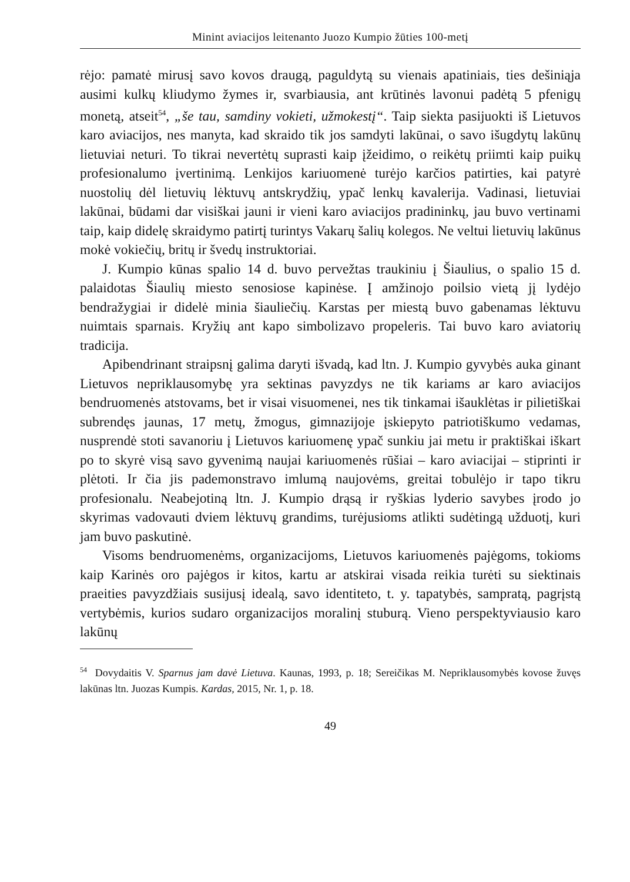Minint aviacijos leitenanto Juozo Kumpio žūties 100-metį
rėjo: pamatė mirusį savo kovos draugą, paguldytą su vienais apatiniais, ties dešiniąja ausimi kulkų kliudymo žymes ir, svarbiausia, ant krūtinės lavonui padėtą 5 pfenigų monetą, atseit<sup>54</sup>, „še tau, samdiny vokieti, užmokestį“. Taip siekta pasijuokti iš Lietuvos karo aviacijos, nes manyta, kad skraido tik jos samdyti lakūnai, o savo išugdytų lakūnų lietuviai neturi. To tikrai nevertėtų suprasti kaip įžeidimo, o reikėtų priimti kaip puikų profesionalumo įvertinimą. Lenkijos kariuomenė turėjo karčios patirties, kai patyrė nuostolių dėl lietuvių lėktuvų antskrydžių, ypač lenkų kavalerija. Vadinasi, lietuviai lakūnai, būdami dar visiškai jauni ir vieni karo aviacijos pradininkų, jau buvo vertinami taip, kaip didelę skraidymo patirtį turintys Vakarų šalių kolegos. Ne veltui lietuvių lakūnus mokė vokiečių, britų ir švedų instruktoriai.
J. Kumpio kūnas spalio 14 d. buvo pervežtas traukiniu į Šiaulius, o spalio 15 d. palaidotas Šiaulių miesto senosiose kapinėse. Į amžinojo poilsio vietą jį lydėjo bendražygiai ir didelė minia šiauliečių. Karstas per miestą buvo gabenamas lėktuvu nuimtais sparnais. Kryžių ant kapo simbolizavo propeleris. Tai buvo karo aviatorių tradicija.
Apibendrinant straipsnį galima daryti išvadą, kad ltn. J. Kumpio gyvybės auka ginant Lietuvos nepriklausomybę yra sektinas pavyzdys ne tik kariams ar karo aviacijos bendruomenės atstovams, bet ir visai visuomenei, nes tik tinkamai išauklėtas ir pilietiškai subrendęs jaunas, 17 metų, žmogus, gimnazijoje įskiepyto patriotiškumo vedamas, nusprendė stoti savanoriu į Lietuvos kariuomenę ypač sunkiu jai metu ir praktiškai iškart po to skyrė visą savo gyvenimą naujai kariuomenės rūšiai – karo aviacijai – stiprinti ir plėtoti. Ir čia jis pademonstravo imlumą naujovėms, greitai tobulėjo ir tapo tikru profesionalu. Neabejotiną ltn. J. Kumpio drąsą ir ryškias lyderio savybes įrodo jo skyrimas vadovauti dviem lėktuvų grandims, turėjusioms atlikti sudėtingą užduotį, kuri jam buvo paskutinė.
Visoms bendruomenėms, organizacijoms, Lietuvos kariuomenės pajėgoms, tokioms kaip Karinės oro pajėgos ir kitos, kartu ar atskirai visada reikia turėti su siektinais praeities pavyzdžiais susijusį idealą, savo identiteto, t. y. tapatybės, sampratą, pagrįstą vertybėmis, kurios sudaro organizacijos moralinį stuburą. Vieno perspektyviausio karo lakūnų
<sup>54</sup> Dovydaitis V. Sparnus jam davė Lietuva. Kaunas, 1993, p. 18; Sereičikas M. Nepriklausomybės kovose žuvęs lakūnas ltn. Juozas Kumpis. Kardas, 2015, Nr. 1, p. 18.
49